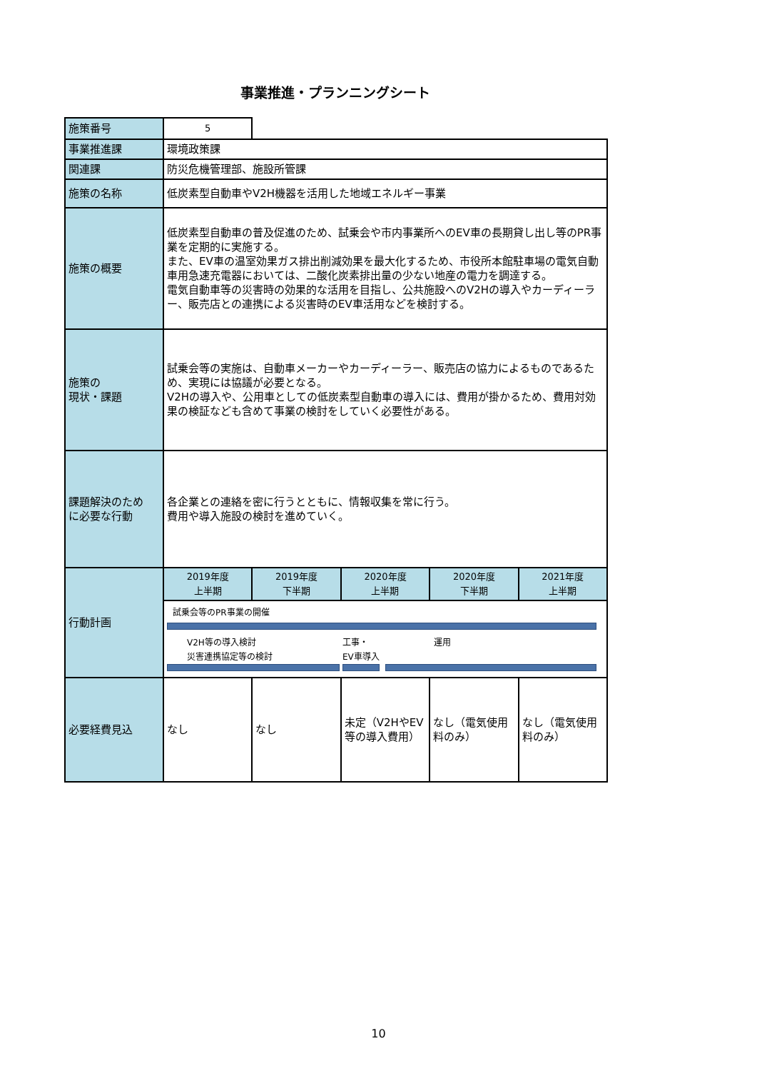事業推進・プランニングシート
| 施策番号 | 5 | | | | |
| 事業推進課 | 環境政策課 | | | | |
| 関連課 | 防災危機管理部、施設所管課 | | | | |
| 施策の名称 | 低炭素型自動車やV2H機器を活用した地域エネルギー事業 | | | | |
| 施策の概要 | 低炭素型自動車の普及促進のため、試乗会や市内事業所へのEV車の長期貸し出し等のPR事業を定期的に実施する。 また、EV車の温室効果ガス排出削減効果を最大化するため、市役所本館駐車場の電気自動車用急速充電器においては、二酸化炭素排出量の少ない地産の電力を調達する。 電気自動車等の災害時の効果的な活用を目指し、公共施設へのV2Hの導入やカーディーラー、販売店との連携による災害時のEV車活用などを検討する。 | | | | |
| 施策の 現状・課題 | 試乗会等の実施は、自動車メーカーやカーディーラー、販売店の協力によるものであるため、実現には協議が必要となる。 V2Hの導入や、公用車としての低炭素型自動車の導入には、費用が掛かるため、費用対効果の検証なども含めて事業の検討をしていく必要性がある。 | | | | |
| 課題解決のため に必要な行動 | 各企業との連絡を密に行うとともに、情報収集を常に行う。 費用や導入施設の検討を進めていく。 | | | | |
| 行動計画 | 2019年度 上半期 | 2019年度 下半期 | 2020年度 上半期 | 2020年度 下半期 | 2021年度 上半期 |
| | 試乗会等のPR事業の開催 V2H等の導入検討 災害連携協定等の検討 工事・ EV車導入 運用 | | | | |
| 必要経費見込 | なし | なし | 未定（V2HやEV等の導入費用） | なし（電気使用料のみ） | なし（電気使用料のみ） |
10